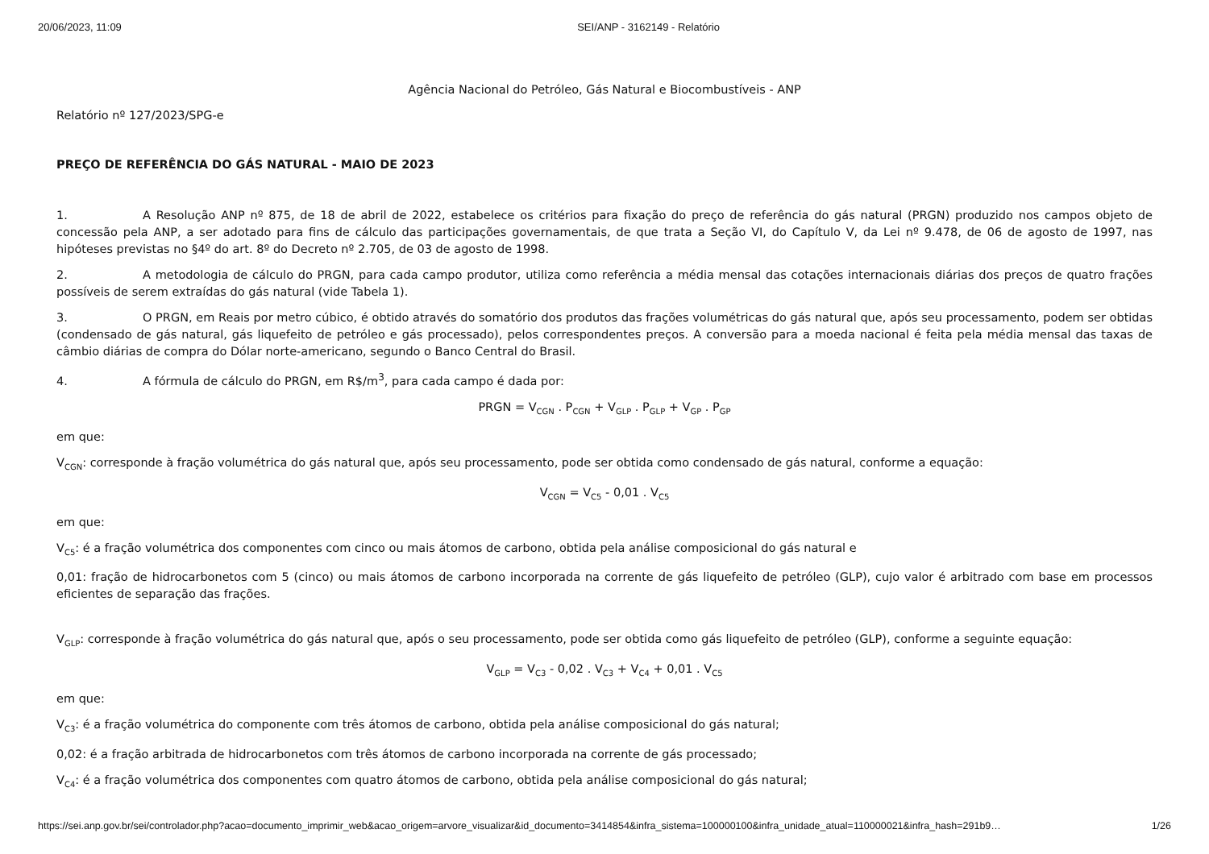20/06/2023, 11:09 SEI/ANP - 3162149 - Relatório
Agência Nacional do Petróleo, Gás Natural e Biocombustíveis - ANP
Relatório nº 127/2023/SPG-e
PREÇO DE REFERÊNCIA DO GÁS NATURAL - MAIO DE 2023
1. A Resolução ANP nº 875, de 18 de abril de 2022, estabelece os critérios para fixação do preço de referência do gás natural (PRGN) produzido nos campos objeto de concessão pela ANP, a ser adotado para fins de cálculo das participações governamentais, de que trata a Seção VI, do Capítulo V, da Lei nº 9.478, de 06 de agosto de 1997, nas hipóteses previstas no §4º do art. 8º do Decreto nº 2.705, de 03 de agosto de 1998.
2. A metodologia de cálculo do PRGN, para cada campo produtor, utiliza como referência a média mensal das cotações internacionais diárias dos preços de quatro frações possíveis de serem extraídas do gás natural (vide Tabela 1).
3. O PRGN, em Reais por metro cúbico, é obtido através do somatório dos produtos das frações volumétricas do gás natural que, após seu processamento, podem ser obtidas (condensado de gás natural, gás liquefeito de petróleo e gás processado), pelos correspondentes preços. A conversão para a moeda nacional é feita pela média mensal das taxas de câmbio diárias de compra do Dólar norte-americano, segundo o Banco Central do Brasil.
4. A fórmula de cálculo do PRGN, em R$/m<sup>3</sup>, para cada campo é dada por:
PRGN = V<sub>CGN</sub> . P<sub>CGN</sub> + V<sub>GLP</sub> . P<sub>GLP</sub> + V<sub>GP</sub> . P<sub>GP</sub>
em que:
V<sub>CGN</sub>: corresponde à fração volumétrica do gás natural que, após seu processamento, pode ser obtida como condensado de gás natural, conforme a equação:
V<sub>CGN</sub> = V<sub>C5</sub> - 0,01 . V<sub>C5</sub>
em que:
V<sub>C5</sub>: é a fração volumétrica dos componentes com cinco ou mais átomos de carbono, obtida pela análise composicional do gás natural e
0,01: fração de hidrocarbonetos com 5 (cinco) ou mais átomos de carbono incorporada na corrente de gás liquefeito de petróleo (GLP), cujo valor é arbitrado com base em processos eficientes de separação das frações.
V<sub>GLP</sub>: corresponde à fração volumétrica do gás natural que, após o seu processamento, pode ser obtida como gás liquefeito de petróleo (GLP), conforme a seguinte equação:
V<sub>GLP</sub> = V<sub>C3</sub> - 0,02 . V<sub>C3</sub> + V<sub>C4</sub> + 0,01 . V<sub>C5</sub>
em que:
V<sub>C3</sub>: é a fração volumétrica do componente com três átomos de carbono, obtida pela análise composicional do gás natural;
0,02: é a fração arbitrada de hidrocarbonetos com três átomos de carbono incorporada na corrente de gás processado;
V<sub>C4</sub>: é a fração volumétrica dos componentes com quatro átomos de carbono, obtida pela análise composicional do gás natural;
https://sei.anp.gov.br/sei/controlador.php?acao=documento_imprimir_web&acao_origem=arvore_visualizar&id_documento=3414854&infra_sistema=100000100&infra_unidade_atual=110000021&infra_hash=291b9… 1/26